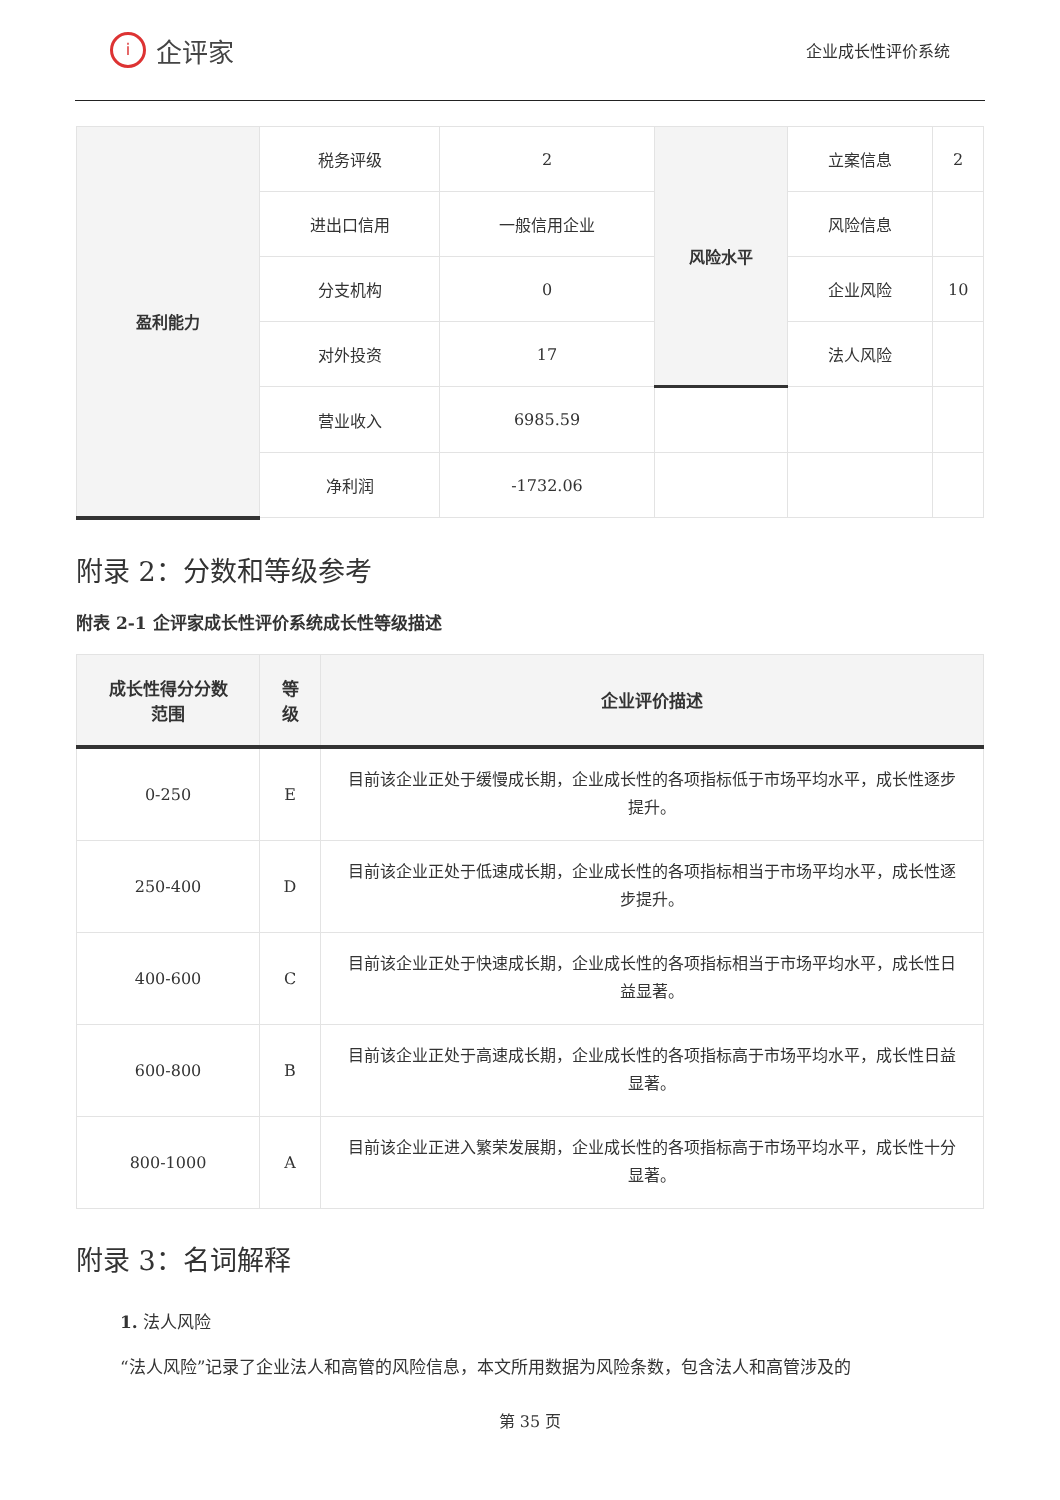i企评家
企业成长性评价系统
| 盈利能力 | 税务评级 | 2 | 风险水平 | 立案信息 | 2 |
| | 进出口信用 | 一般信用企业 | | 风险信息 | |
| | 分支机构 | 0 | | 企业风险 | 10 |
| | 对外投资 | 17 | | 法人风险 | |
| | 营业收入 | 6985.59 | | | |
| | 净利润 | -1732.06 | | | |
附录 2：分数和等级参考
附表 2-1 企评家成长性评价系统成长性等级描述
| 成长性得分分数 范围 | 等 级 | 企业评价描述 |
| --- | --- | --- |
| 0-250 | E | 目前该企业正处于缓慢成长期，企业成长性的各项指标低于市场平均水平，成长性逐步提升。 |
| 250-400 | D | 目前该企业正处于低速成长期，企业成长性的各项指标相当于市场平均水平，成长性逐步提升。 |
| 400-600 | C | 目前该企业正处于快速成长期，企业成长性的各项指标相当于市场平均水平，成长性日益显著。 |
| 600-800 | B | 目前该企业正处于高速成长期，企业成长性的各项指标高于市场平均水平，成长性日益显著。 |
| 800-1000 | A | 目前该企业正进入繁荣发展期，企业成长性的各项指标高于市场平均水平，成长性十分显著。 |
附录 3：名词解释
1. 法人风险
“法人风险”记录了企业法人和高管的风险信息，本文所用数据为风险条数，包含法人和高管涉及的
第 35 页